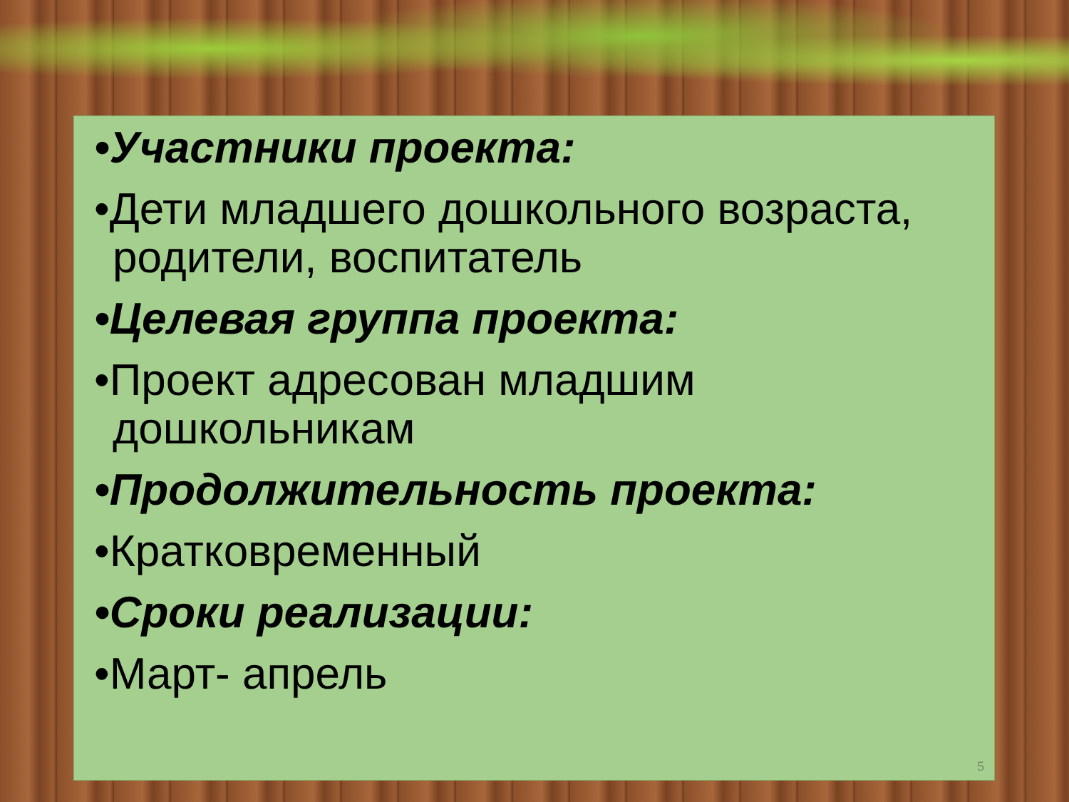•Участники проекта:
•Дети младшего дошкольного возраста, родители, воспитатель
•Целевая группа проекта:
•Проект адресован младшим дошкольникам
•Продолжительность проекта:
•Кратковременный
•Сроки реализации:
•Март- апрель
5